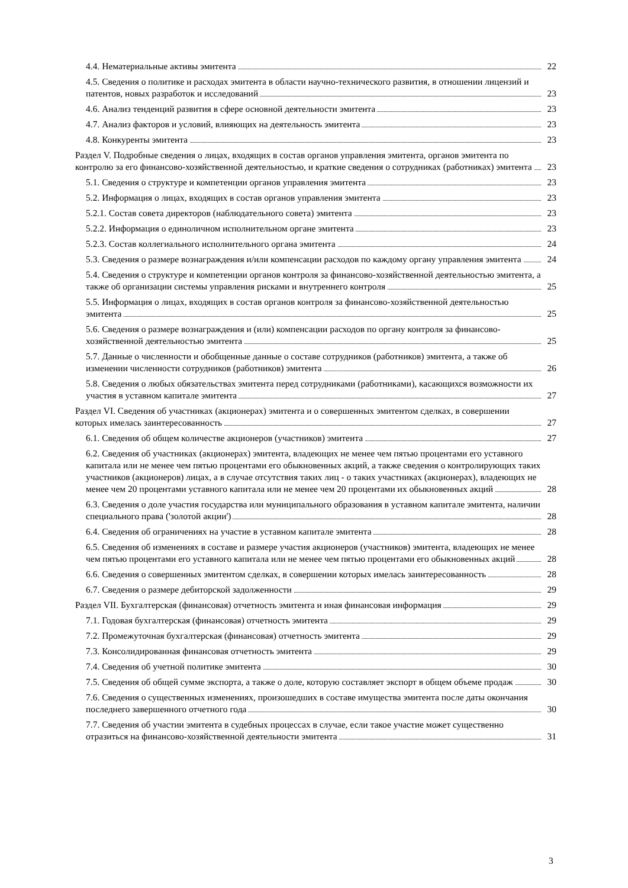4.4. Нематериальные активы эмитента
22
4.5. Сведения о политике и расходах эмитента в области научно-технического развития, в отношении лицензий и патентов, новых разработок и исследований
23
4.6. Анализ тенденций развития в сфере основной деятельности эмитента
23
4.7. Анализ факторов и условий, влияющих на деятельность эмитента
23
4.8. Конкуренты эмитента
23
Раздел V. Подробные сведения о лицах, входящих в состав органов управления эмитента, органов эмитента по контролю за его финансово-хозяйственной деятельностью, и краткие сведения о сотрудниках (работниках) эмитента
23
5.1. Сведения о структуре и компетенции органов управления эмитента
23
5.2. Информация о лицах, входящих в состав органов управления эмитента
23
5.2.1. Состав совета директоров (наблюдательного совета) эмитента
23
5.2.2. Информация о единоличном исполнительном органе эмитента
23
5.2.3. Состав коллегиального исполнительного органа эмитента
24
5.3. Сведения о размере вознаграждения и/или компенсации расходов по каждому органу управления эмитента
24
5.4. Сведения о структуре и компетенции органов контроля за финансово-хозяйственной деятельностью эмитента, а также об организации системы управления рисками и внутреннего контроля
25
5.5. Информация о лицах, входящих в состав органов контроля за финансово-хозяйственной деятельностью эмитента
25
5.6. Сведения о размере вознаграждения и (или) компенсации расходов по органу контроля за финансово-хозяйственной деятельностью эмитента
25
5.7. Данные о численности и обобщенные данные о составе сотрудников (работников) эмитента, а также об изменении численности сотрудников (работников) эмитента
26
5.8. Сведения о любых обязательствах эмитента перед сотрудниками (работниками), касающихся возможности их участия в уставном капитале эмитента
27
Раздел VI. Сведения об участниках (акционерах) эмитента и о совершенных эмитентом сделках, в совершении которых имелась заинтересованность
27
6.1. Сведения об общем количестве акционеров (участников) эмитента
27
6.2. Сведения об участниках (акционерах) эмитента, владеющих не менее чем пятью процентами его уставного капитала или не менее чем пятью процентами его обыкновенных акций, а также сведения о контролирующих таких участников (акционеров) лицах, а в случае отсутствия таких лиц - о таких участниках (акционерах), владеющих не менее чем 20 процентами уставного капитала или не менее чем 20 процентами их обыкновенных акций
28
6.3. Сведения о доле участия государства или муниципального образования в уставном капитале эмитента, наличии специального права ('золотой акции')
28
6.4. Сведения об ограничениях на участие в уставном капитале эмитента
28
6.5. Сведения об изменениях в составе и размере участия акционеров (участников) эмитента, владеющих не менее чем пятью процентами его уставного капитала или не менее чем пятью процентами его обыкновенных акций
28
6.6. Сведения о совершенных эмитентом сделках, в совершении которых имелась заинтересованность
28
6.7. Сведения о размере дебиторской задолженности
29
Раздел VII. Бухгалтерская (финансовая) отчетность эмитента и иная финансовая информация
29
7.1. Годовая бухгалтерская (финансовая) отчетность эмитента
29
7.2. Промежуточная бухгалтерская (финансовая) отчетность эмитента
29
7.3. Консолидированная финансовая отчетность эмитента
29
7.4. Сведения об учетной политике эмитента
30
7.5. Сведения об общей сумме экспорта, а также о доле, которую составляет экспорт в общем объеме продаж
30
7.6. Сведения о существенных изменениях, произошедших в составе имущества эмитента после даты окончания последнего завершенного отчетного года
30
7.7. Сведения об участии эмитента в судебных процессах в случае, если такое участие может существенно отразиться на финансово-хозяйственной деятельности эмитента
31
3